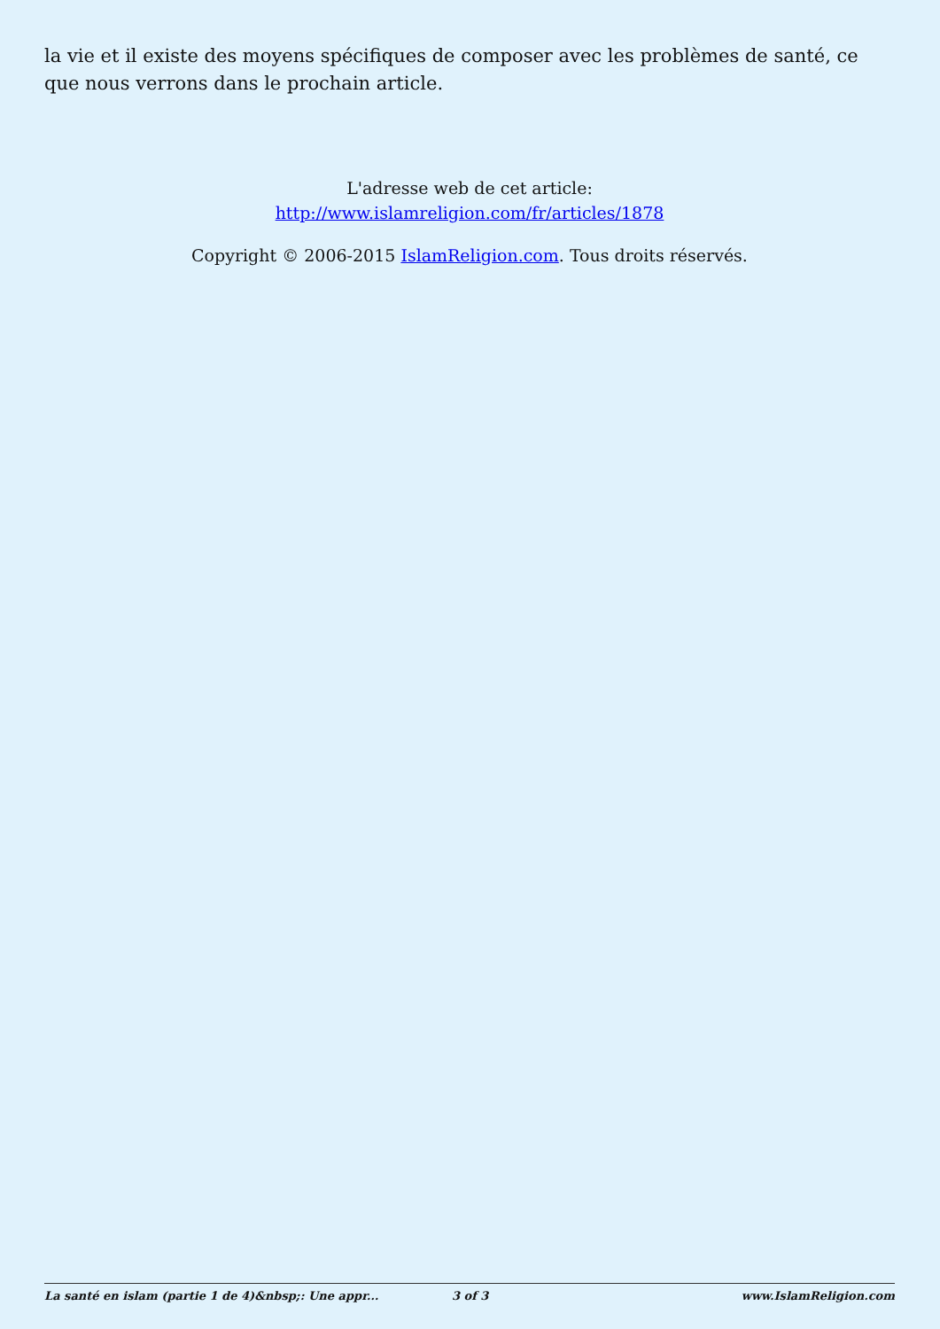la vie et il existe des moyens spécifiques de composer avec les problèmes de santé, ce que nous verrons dans le prochain article.
L'adresse web de cet article:
http://www.islamreligion.com/fr/articles/1878
Copyright © 2006-2015 IslamReligion.com. Tous droits réservés.
La santé en islam (partie 1 de 4)&nbsp;: Une appr... 3 of 3 www.IslamReligion.com